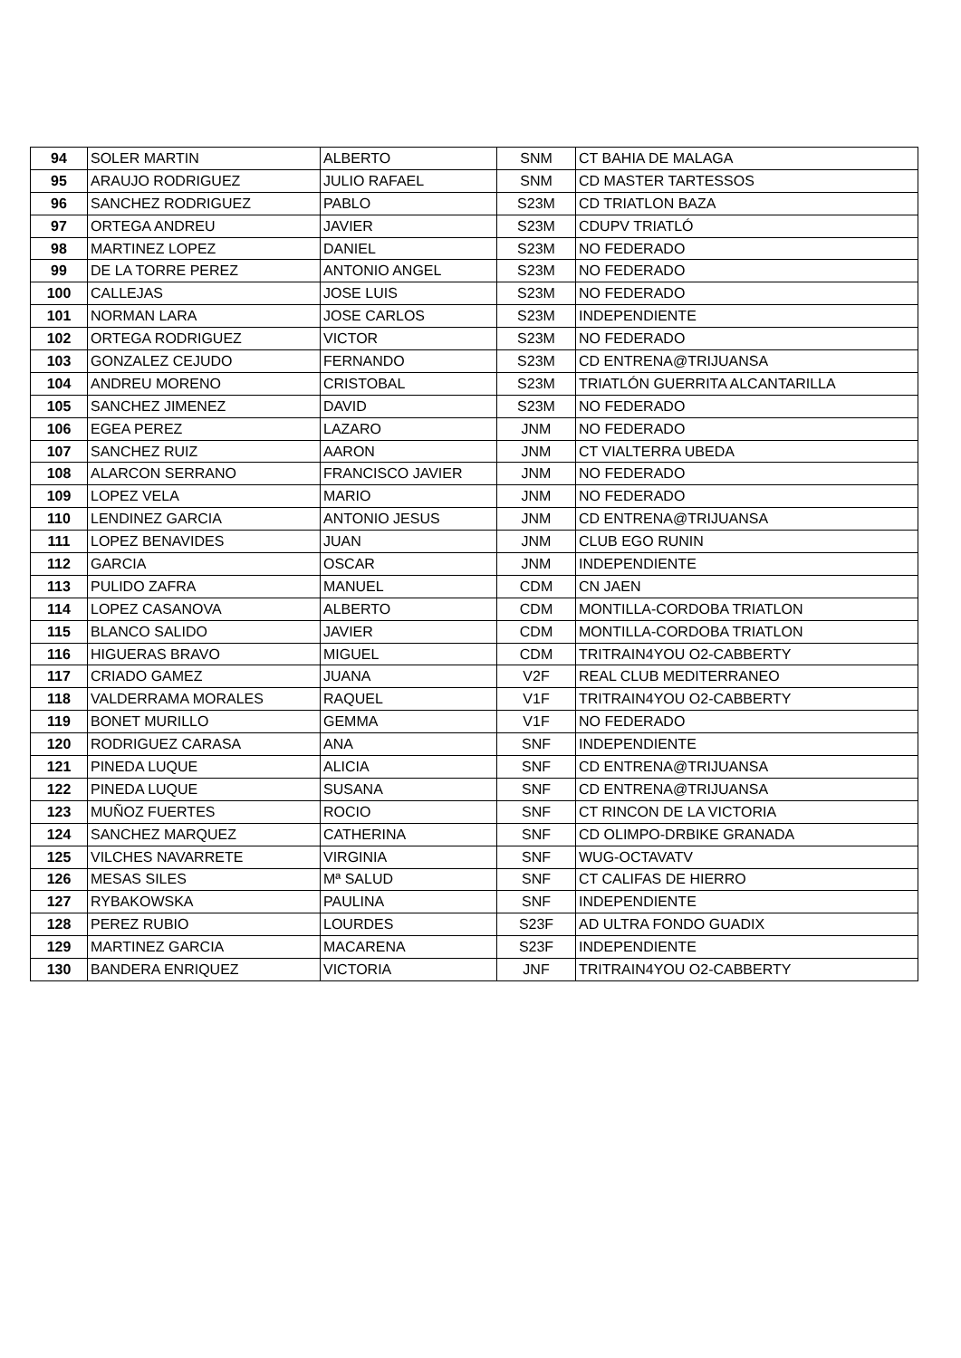| 94 | SOLER MARTIN | ALBERTO | SNM | CT BAHIA DE MALAGA |
| 95 | ARAUJO RODRIGUEZ | JULIO RAFAEL | SNM | CD MASTER TARTESSOS |
| 96 | SANCHEZ RODRIGUEZ | PABLO | S23M | CD TRIATLON BAZA |
| 97 | ORTEGA ANDREU | JAVIER | S23M | CDUPV TRIATLÓ |
| 98 | MARTINEZ LOPEZ | DANIEL | S23M | NO FEDERADO |
| 99 | DE LA TORRE PEREZ | ANTONIO ANGEL | S23M | NO FEDERADO |
| 100 | CALLEJAS | JOSE LUIS | S23M | NO FEDERADO |
| 101 | NORMAN LARA | JOSE CARLOS | S23M | INDEPENDIENTE |
| 102 | ORTEGA RODRIGUEZ | VICTOR | S23M | NO FEDERADO |
| 103 | GONZALEZ CEJUDO | FERNANDO | S23M | CD ENTRENA@TRIJUANSA |
| 104 | ANDREU MORENO | CRISTOBAL | S23M | TRIATLÓN GUERRITA ALCANTARILLA |
| 105 | SANCHEZ JIMENEZ | DAVID | S23M | NO FEDERADO |
| 106 | EGEA PEREZ | LAZARO | JNM | NO FEDERADO |
| 107 | SANCHEZ RUIZ | AARON | JNM | CT VIALTERRA UBEDA |
| 108 | ALARCON SERRANO | FRANCISCO JAVIER | JNM | NO FEDERADO |
| 109 | LOPEZ VELA | MARIO | JNM | NO FEDERADO |
| 110 | LENDINEZ GARCIA | ANTONIO JESUS | JNM | CD ENTRENA@TRIJUANSA |
| 111 | LOPEZ BENAVIDES | JUAN | JNM | CLUB EGO RUNIN |
| 112 | GARCIA | OSCAR | JNM | INDEPENDIENTE |
| 113 | PULIDO ZAFRA | MANUEL | CDM | CN JAEN |
| 114 | LOPEZ CASANOVA | ALBERTO | CDM | MONTILLA-CORDOBA TRIATLON |
| 115 | BLANCO SALIDO | JAVIER | CDM | MONTILLA-CORDOBA TRIATLON |
| 116 | HIGUERAS BRAVO | MIGUEL | CDM | TRITRAIN4YOU O2-CABBERTY |
| 117 | CRIADO GAMEZ | JUANA | V2F | REAL CLUB MEDITERRANEO |
| 118 | VALDERRAMA MORALES | RAQUEL | V1F | TRITRAIN4YOU O2-CABBERTY |
| 119 | BONET MURILLO | GEMMA | V1F | NO FEDERADO |
| 120 | RODRIGUEZ CARASA | ANA | SNF | INDEPENDIENTE |
| 121 | PINEDA LUQUE | ALICIA | SNF | CD ENTRENA@TRIJUANSA |
| 122 | PINEDA LUQUE | SUSANA | SNF | CD ENTRENA@TRIJUANSA |
| 123 | MUÑOZ FUERTES | ROCIO | SNF | CT RINCON DE LA VICTORIA |
| 124 | SANCHEZ MARQUEZ | CATHERINA | SNF | CD OLIMPO-DRBIKE GRANADA |
| 125 | VILCHES NAVARRETE | VIRGINIA | SNF | WUG-OCTAVATV |
| 126 | MESAS SILES | Mª SALUD | SNF | CT CALIFAS DE HIERRO |
| 127 | RYBAKOWSKA | PAULINA | SNF | INDEPENDIENTE |
| 128 | PEREZ RUBIO | LOURDES | S23F | AD ULTRA FONDO GUADIX |
| 129 | MARTINEZ GARCIA | MACARENA | S23F | INDEPENDIENTE |
| 130 | BANDERA ENRIQUEZ | VICTORIA | JNF | TRITRAIN4YOU O2-CABBERTY |